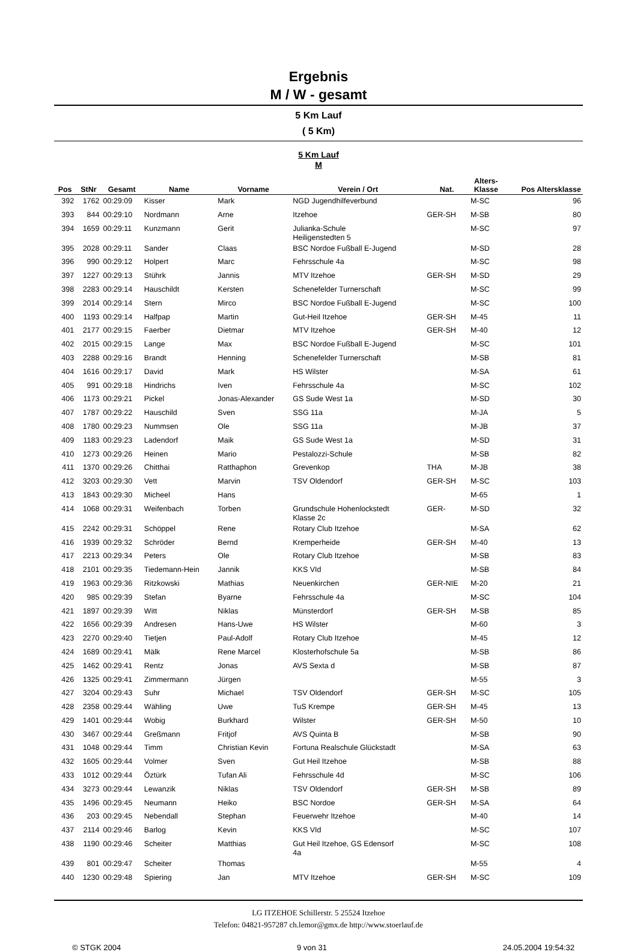Ergebnis
M / W - gesamt
5 Km Lauf
( 5 Km)
5 Km Lauf
M
| Pos | StNr | Gesamt | Name | Vorname | Verein / Ort | Nat. | Alters- Klasse | Pos Altersklasse |
| --- | --- | --- | --- | --- | --- | --- | --- | --- |
| 392 | 1762 | 00:29:09 | Kisser | Mark | NGD Jugendhilfeverbund | | M-SC | 96 |
| 393 | 844 | 00:29:10 | Nordmann | Arne | Itzehoe | GER-SH | M-SB | 80 |
| 394 | 1659 | 00:29:11 | Kunzmann | Gerit | Julianka-Schule Heiligenstedten 5 | | M-SC | 97 |
| 395 | 2028 | 00:29:11 | Sander | Claas | BSC Nordoe Fußball E-Jugend | | M-SD | 28 |
| 396 | 990 | 00:29:12 | Holpert | Marc | Fehrsschule 4a | | M-SC | 98 |
| 397 | 1227 | 00:29:13 | Stührk | Jannis | MTV Itzehoe | GER-SH | M-SD | 29 |
| 398 | 2283 | 00:29:14 | Hauschildt | Kersten | Schenefelder Turnerschaft | | M-SC | 99 |
| 399 | 2014 | 00:29:14 | Stern | Mirco | BSC Nordoe Fußball E-Jugend | | M-SC | 100 |
| 400 | 1193 | 00:29:14 | Halfpap | Martin | Gut-Heil Itzehoe | GER-SH | M-45 | 11 |
| 401 | 2177 | 00:29:15 | Faerber | Dietmar | MTV Itzehoe | GER-SH | M-40 | 12 |
| 402 | 2015 | 00:29:15 | Lange | Max | BSC Nordoe Fußball E-Jugend | | M-SC | 101 |
| 403 | 2288 | 00:29:16 | Brandt | Henning | Schenefelder Turnerschaft | | M-SB | 81 |
| 404 | 1616 | 00:29:17 | David | Mark | HS Wilster | | M-SA | 61 |
| 405 | 991 | 00:29:18 | Hindrichs | Iven | Fehrsschule 4a | | M-SC | 102 |
| 406 | 1173 | 00:29:21 | Pickel | Jonas-Alexander | GS Sude West 1a | | M-SD | 30 |
| 407 | 1787 | 00:29:22 | Hauschild | Sven | SSG 11a | | M-JA | 5 |
| 408 | 1780 | 00:29:23 | Nummsen | Ole | SSG 11a | | M-JB | 37 |
| 409 | 1183 | 00:29:23 | Ladendorf | Maik | GS Sude West 1a | | M-SD | 31 |
| 410 | 1273 | 00:29:26 | Heinen | Mario | Pestalozzi-Schule | | M-SB | 82 |
| 411 | 1370 | 00:29:26 | Chitthai | Ratthaphon | Grevenkop | THA | M-JB | 38 |
| 412 | 3203 | 00:29:30 | Vett | Marvin | TSV Oldendorf | GER-SH | M-SC | 103 |
| 413 | 1843 | 00:29:30 | Micheel | Hans | | | M-65 | 1 |
| 414 | 1068 | 00:29:31 | Weifenbach | Torben | Grundschule Hohenlockstedt Klasse 2c | GER- | M-SD | 32 |
| 415 | 2242 | 00:29:31 | Schöppel | Rene | Rotary Club Itzehoe | | M-SA | 62 |
| 416 | 1939 | 00:29:32 | Schröder | Bernd | Kremperheide | GER-SH | M-40 | 13 |
| 417 | 2213 | 00:29:34 | Peters | Ole | Rotary Club Itzehoe | | M-SB | 83 |
| 418 | 2101 | 00:29:35 | Tiedemann-Hein | Jannik | KKS VId | | M-SB | 84 |
| 419 | 1963 | 00:29:36 | Ritzkowski | Mathias | Neuenkirchen | GER-NIE | M-20 | 21 |
| 420 | 985 | 00:29:39 | Stefan | Byarne | Fehrsschule 4a | | M-SC | 104 |
| 421 | 1897 | 00:29:39 | Witt | Niklas | Münsterdorf | GER-SH | M-SB | 85 |
| 422 | 1656 | 00:29:39 | Andresen | Hans-Uwe | HS Wilster | | M-60 | 3 |
| 423 | 2270 | 00:29:40 | Tietjen | Paul-Adolf | Rotary Club Itzehoe | | M-45 | 12 |
| 424 | 1689 | 00:29:41 | Mälk | Rene Marcel | Klosterhofschule 5a | | M-SB | 86 |
| 425 | 1462 | 00:29:41 | Rentz | Jonas | AVS Sexta d | | M-SB | 87 |
| 426 | 1325 | 00:29:41 | Zimmermann | Jürgen | | | M-55 | 3 |
| 427 | 3204 | 00:29:43 | Suhr | Michael | TSV Oldendorf | GER-SH | M-SC | 105 |
| 428 | 2358 | 00:29:44 | Wähling | Uwe | TuS Krempe | GER-SH | M-45 | 13 |
| 429 | 1401 | 00:29:44 | Wobig | Burkhard | Wilster | GER-SH | M-50 | 10 |
| 430 | 3467 | 00:29:44 | Greßmann | Fritjof | AVS Quinta B | | M-SB | 90 |
| 431 | 1048 | 00:29:44 | Timm | Christian Kevin | Fortuna Realschule Glückstadt | | M-SA | 63 |
| 432 | 1605 | 00:29:44 | Volmer | Sven | Gut Heil Itzehoe | | M-SB | 88 |
| 433 | 1012 | 00:29:44 | Öztürk | Tufan Ali | Fehrsschule 4d | | M-SC | 106 |
| 434 | 3273 | 00:29:44 | Lewanzik | Niklas | TSV Oldendorf | GER-SH | M-SB | 89 |
| 435 | 1496 | 00:29:45 | Neumann | Heiko | BSC Nordoe | GER-SH | M-SA | 64 |
| 436 | 203 | 00:29:45 | Nebendall | Stephan | Feuerwehr Itzehoe | | M-40 | 14 |
| 437 | 2114 | 00:29:46 | Barlog | Kevin | KKS VId | | M-SC | 107 |
| 438 | 1190 | 00:29:46 | Scheiter | Matthias | Gut Heil Itzehoe, GS Edensorf 4a | | M-SC | 108 |
| 439 | 801 | 00:29:47 | Scheiter | Thomas | | | M-55 | 4 |
| 440 | 1230 | 00:29:48 | Spiering | Jan | MTV Itzehoe | GER-SH | M-SC | 109 |
LG ITZEHOE Schillerstr. 5 25524 Itzehoe
Telefon: 04821-957287 ch.lemor@gmx.de http://www.stoerlauf.de
© STGK 2004 9 von 31 24.05.2004 19:54:32